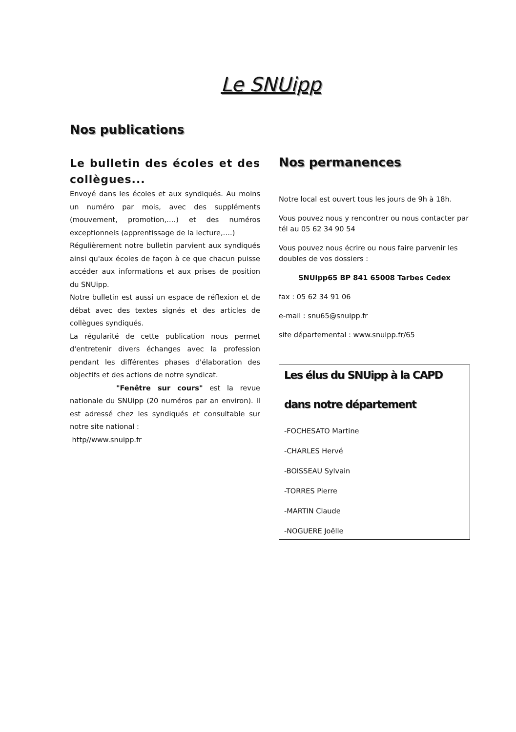Le SNUipp
Nos publications
Le bulletin des écoles et des collègues...
Envoyé dans les écoles et aux syndiqués. Au moins un numéro par mois, avec des suppléments (mouvement, promotion,….) et des numéros exceptionnels (apprentissage de la lecture,….)
Régulièrement notre bulletin parvient aux syndiqués ainsi qu'aux écoles de façon à ce que chacun puisse accéder aux informations et aux prises de position du SNUipp.
Notre bulletin est aussi un espace de réflexion et de débat avec des textes signés et des articles de collègues syndiqués.
La régularité de cette publication nous permet d'entretenir divers échanges avec la profession pendant les différentes phases d'élaboration des objectifs et des actions de notre syndicat.
"Fenêtre sur cours" est la revue nationale du SNUipp (20 numéros par an environ). Il est adressé chez les syndiqués et consultable sur notre site national :
http//www.snuipp.fr
Nos permanences
Notre local est ouvert tous les jours de 9h à 18h.
Vous pouvez nous y rencontrer ou nous contacter par tél au 05 62 34 90 54
Vous pouvez nous écrire ou nous faire parvenir les doubles de vos dossiers :
SNUipp65 BP 841 65008 Tarbes Cedex
fax : 05 62 34 91 06
e-mail : snu65@snuipp.fr
site départemental : www.snuipp.fr/65
Les élus du SNUipp à la CAPD
dans notre département
-FOCHESATO Martine
-CHARLES Hervé
-BOISSEAU Sylvain
-TORRES Pierre
-MARTIN Claude
-NOGUERE Joëlle